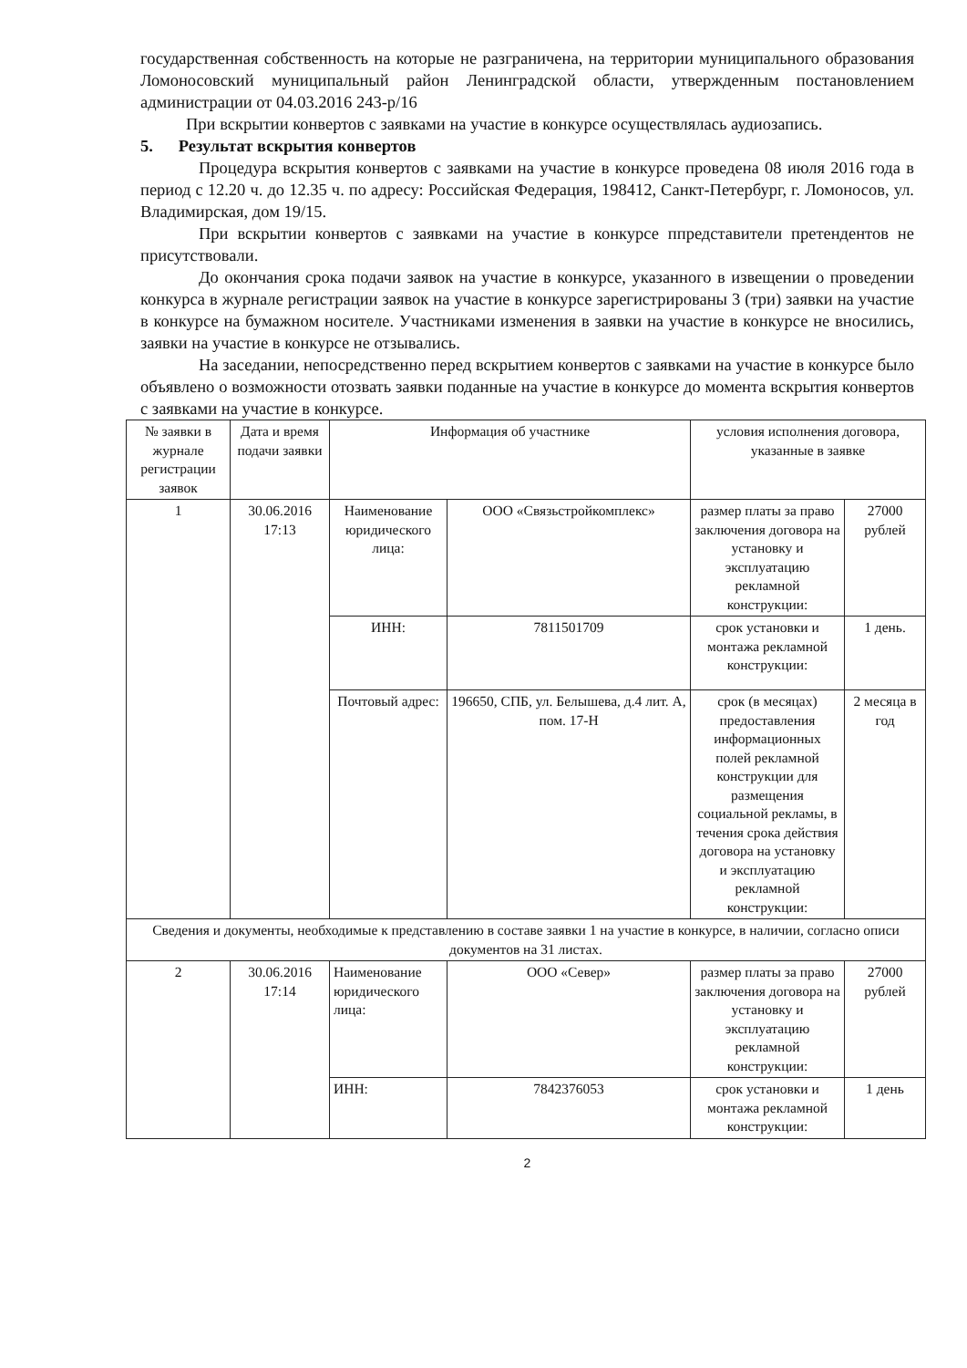государственная собственность на которые не разграничена, на территории муниципального образования Ломоносовский муниципальный район Ленинградской области, утвержденным постановлением администрации от 04.03.2016 243-р/16
При вскрытии конвертов с заявками на участие в конкурсе осуществлялась аудиозапись.
5. Результат вскрытия конвертов
Процедура вскрытия конвертов с заявками на участие в конкурсе проведена 08 июля 2016 года в период с 12.20 ч. до 12.35 ч. по адресу: Российская Федерация, 198412, Санкт-Петербург, г. Ломоносов, ул. Владимирская, дом 19/15.
При вскрытии конвертов с заявками на участие в конкурсе ппредставители претендентов не присутствовали.
До окончания срока подачи заявок на участие в конкурсе, указанного в извещении о проведении конкурса в журнале регистрации заявок на участие в конкурсе зарегистрированы 3 (три) заявки на участие в конкурсе на бумажном носителе. Участниками изменения в заявки на участие в конкурсе не вносились, заявки на участие в конкурсе не отзывались.
На заседании, непосредственно перед вскрытием конвертов с заявками на участие в конкурсе было объявлено о возможности отозвать заявки поданные на участие в конкурсе до момента вскрытия конвертов с заявками на участие в конкурсе.
| № заявки в журнале регистрации заявок | Дата и время подачи заявки | Информация об участнике | | условия исполнения договора, указанные в заявке | |
| 1 | 30.06.2016 17:13 | Наименование юридического лица: | ООО «Связьстройкомплекс» | размер платы за право заключения договора на установку и эксплуатацию рекламной конструкции: | 27000 рублей |
| | | ИНН: | 7811501709 | срок установки и монтажа рекламной конструкции: | 1 день. |
| | | Почтовый адрес: | 196650, СПБ, ул. Белышева, д.4 лит. А, пом. 17-Н | срок (в месяцах) предоставления информационных полей рекламной конструкции для размещения социальной рекламы, в течения срока действия договора на установку и эксплуатацию рекламной конструкции: | 2 месяца в год |
| Сведения и документы, необходимые к представлению в составе заявки 1 на участие в конкурсе, в наличии, согласно описи документов на 31 листах. | | | | | |
| 2 | 30.06.2016 17:14 | Наименование юридического лица: | ООО «Север» | размер платы за право заключения договора на установку и эксплуатацию рекламной конструкции: | 27000 рублей |
| | | ИНН: | 7842376053 | срок установки и монтажа рекламной конструкции: | 1 день |
2